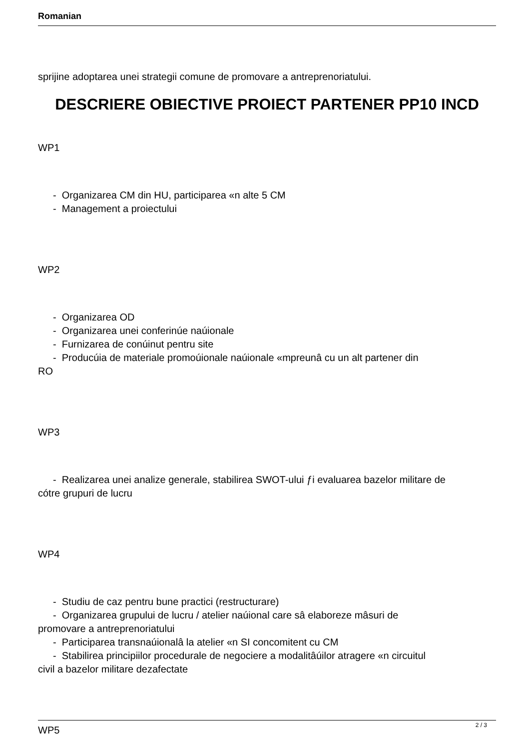Romanian
sprijine adoptarea unei strategii comune de promovare a antreprenoriatului.
DESCRIERE OBIECTIVE PROIECT PARTENER PP10 INCD
WP1
- Organizarea CM din HU, participarea «n alte 5 CM
- Management a proiectului
WP2
- Organizarea OD
- Organizarea unei conferinúe naúionale
- Furnizarea de conúinut pentru site
- Producúia de materiale promoúionale naúionale «mpreunâ cu un alt partener din
RO
WP3
- Realizarea unei analize generale, stabilirea SWOT-ului ƒi evaluarea bazelor militare de
cótre grupuri de lucru
WP4
- Studiu de caz pentru bune practici (restructurare)
- Organizarea grupului de lucru / atelier naúional care sâ elaboreze mâsuri de
promovare a antreprenoriatului
- Participarea transnaúionalâ la atelier «n SI concomitent cu CM
- Stabilirea principiilor procedurale de negociere a modalitâúilor atragere «n circuitul
civil a bazelor militare dezafectate
WP5
2 / 3